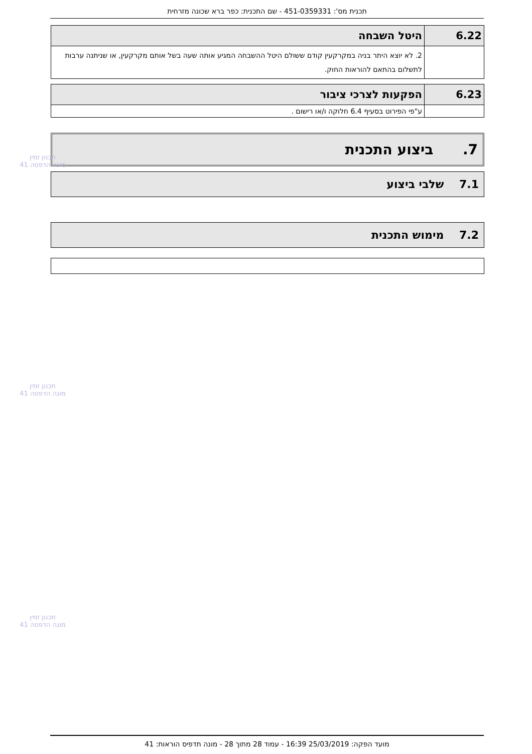תכנית מס': 451-0359331 - שם התכנית: כפר ברא שכונה מזרחית
| 6.22 | היטל השבחה |
| | 2. לא יוצא היתר בניה במקרקעין קודם ששולם היטל ההשבחה המגיע אותה שעה בשל אותם מקרקעין, או שניתנה ערבות לתשלום בהתאם להוראות החוק. |
| 6.23 | הפקעות לצרכי ציבור |
| | ע"פי הפירוט בסעיף 6.4 חלוקה ו/או רישום . |
7. ביצוע התכנית
7.1 שלבי ביצוע
7.2 מימוש התכנית
תכנון זמין
מונה הדפסה 41
תכנון זמין
מונה הדפסה 41
תכנון זמין
מונה הדפסה 41
מועד הפקה: 25/03/2019 16:39 - עמוד 28 מתוך 28 - מונה תדפיס הוראות: 41